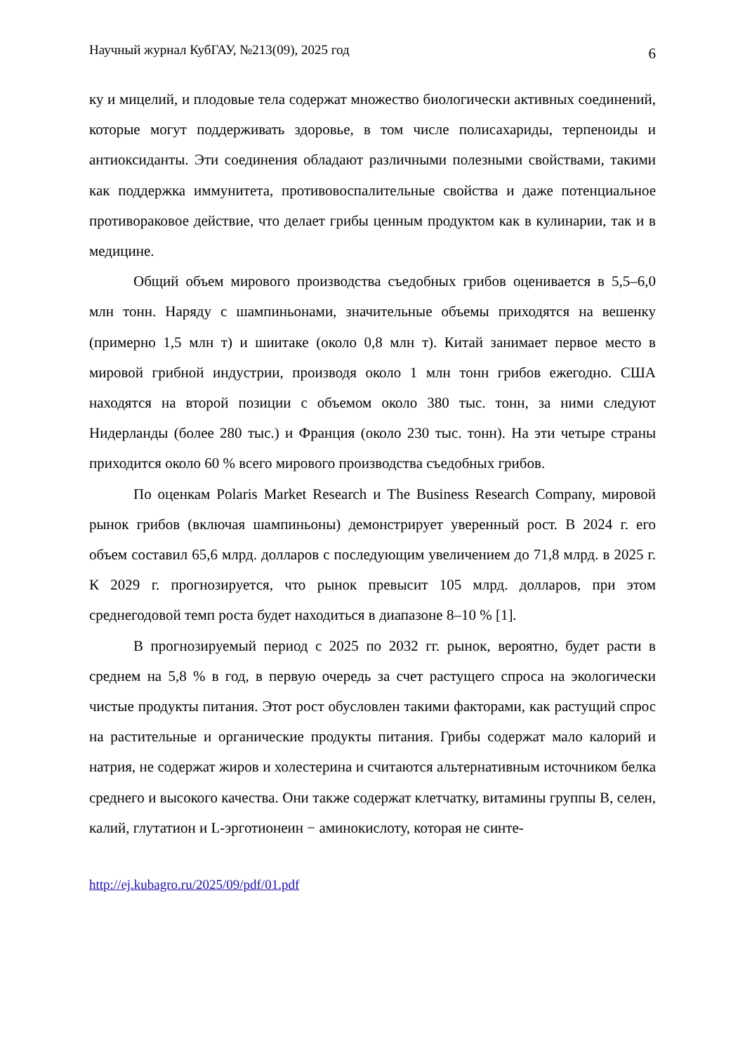Научный журнал КубГАУ, №213(09), 2025 год 6
ку и мицелий, и плодовые тела содержат множество биологически активных соединений, которые могут поддерживать здоровье, в том числе полисахариды, терпеноиды и антиоксиданты. Эти соединения обладают различными полезными свойствами, такими как поддержка иммунитета, противовоспалительные свойства и даже потенциальное противораковое действие, что делает грибы ценным продуктом как в кулинарии, так и в медицине.
Общий объем мирового производства съедобных грибов оценивается в 5,5–6,0 млн тонн. Наряду с шампиньонами, значительные объемы приходятся на вешенку (примерно 1,5 млн т) и шиитаке (около 0,8 млн т). Китай занимает первое место в мировой грибной индустрии, производя около 1 млн тонн грибов ежегодно. США находятся на второй позиции с объемом около 380 тыс. тонн, за ними следуют Нидерланды (более 280 тыс.) и Франция (около 230 тыс. тонн). На эти четыре страны приходится около 60 % всего мирового производства съедобных грибов.
По оценкам Polaris Market Research и The Business Research Company, мировой рынок грибов (включая шампиньоны) демонстрирует уверенный рост. В 2024 г. его объем составил 65,6 млрд. долларов с последующим увеличением до 71,8 млрд. в 2025 г. К 2029 г. прогнозируется, что рынок превысит 105 млрд. долларов, при этом среднегодовой темп роста будет находиться в диапазоне 8–10 % [1].
В прогнозируемый период с 2025 по 2032 гг. рынок, вероятно, будет расти в среднем на 5,8 % в год, в первую очередь за счет растущего спроса на экологически чистые продукты питания. Этот рост обусловлен такими факторами, как растущий спрос на растительные и органические продукты питания. Грибы содержат мало калорий и натрия, не содержат жиров и холестерина и считаются альтернативным источником белка среднего и высокого качества. Они также содержат клетчатку, витамины группы B, селен, калий, глутатион и L-эрготионеин − аминокислоту, которая не синте-
http://ej.kubagro.ru/2025/09/pdf/01.pdf